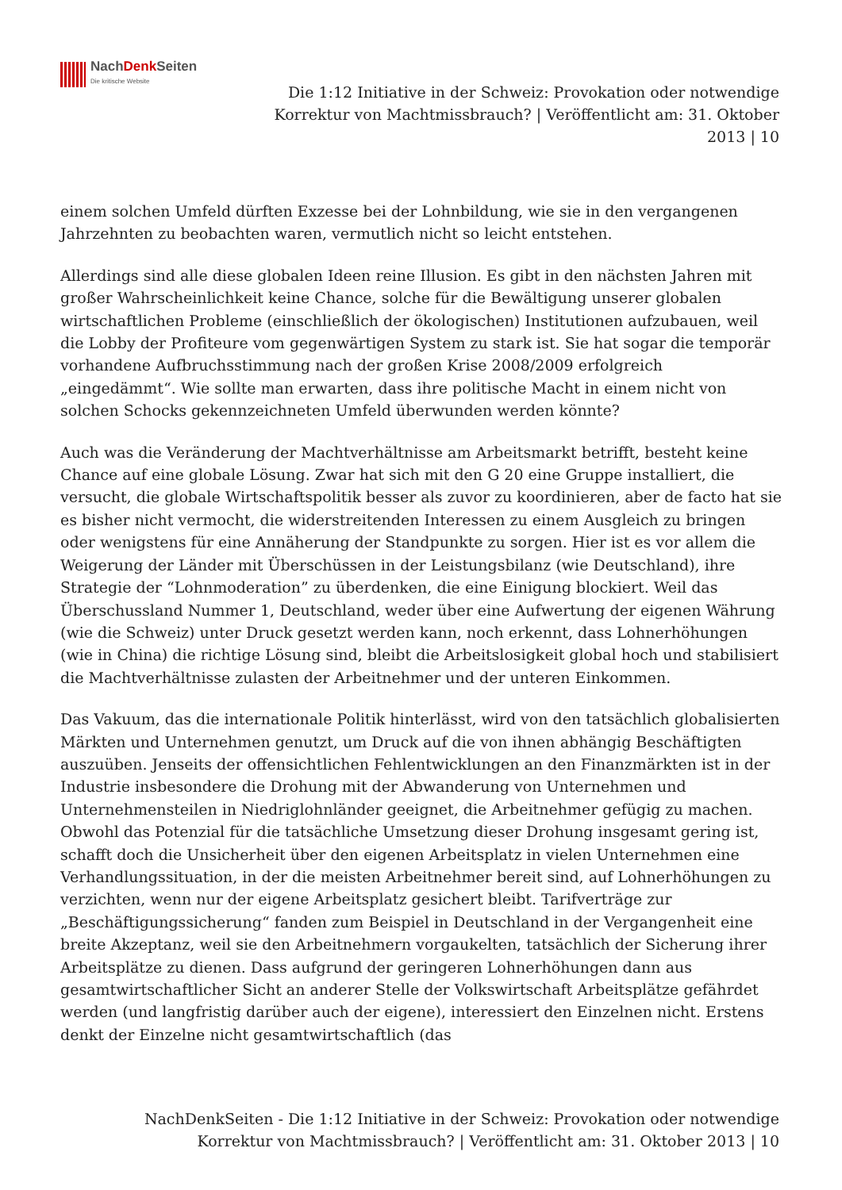NachDenk Seiten
Die kritische Website
Die 1:12 Initiative in der Schweiz: Provokation oder notwendige Korrektur von Machtmissbrauch? | Veröffentlicht am: 31. Oktober 2013 | 10
einem solchen Umfeld dürften Exzesse bei der Lohnbildung, wie sie in den vergangenen Jahrzehnten zu beobachten waren, vermutlich nicht so leicht entstehen.
Allerdings sind alle diese globalen Ideen reine Illusion. Es gibt in den nächsten Jahren mit großer Wahrscheinlichkeit keine Chance, solche für die Bewältigung unserer globalen wirtschaftlichen Probleme (einschließlich der ökologischen) Institutionen aufzubauen, weil die Lobby der Profiteure vom gegenwärtigen System zu stark ist. Sie hat sogar die temporär vorhandene Aufbruchsstimmung nach der großen Krise 2008/2009 erfolgreich „eingedämmt“. Wie sollte man erwarten, dass ihre politische Macht in einem nicht von solchen Schocks gekennzeichneten Umfeld überwunden werden könnte?
Auch was die Veränderung der Machtverhältnisse am Arbeitsmarkt betrifft, besteht keine Chance auf eine globale Lösung. Zwar hat sich mit den G 20 eine Gruppe installiert, die versucht, die globale Wirtschaftspolitik besser als zuvor zu koordinieren, aber de facto hat sie es bisher nicht vermocht, die widerstreitenden Interessen zu einem Ausgleich zu bringen oder wenigstens für eine Annäherung der Standpunkte zu sorgen. Hier ist es vor allem die Weigerung der Länder mit Überschüssen in der Leistungsbilanz (wie Deutschland), ihre Strategie der “Lohnmoderation” zu überdenken, die eine Einigung blockiert. Weil das Überschussland Nummer 1, Deutschland, weder über eine Aufwertung der eigenen Währung (wie die Schweiz) unter Druck gesetzt werden kann, noch erkennt, dass Lohnerhöhungen (wie in China) die richtige Lösung sind, bleibt die Arbeitslosigkeit global hoch und stabilisiert die Machtverhältnisse zulasten der Arbeitnehmer und der unteren Einkommen.
Das Vakuum, das die internationale Politik hinterlässt, wird von den tatsächlich globalisierten Märkten und Unternehmen genutzt, um Druck auf die von ihnen abhängig Beschäftigten auszuüben. Jenseits der offensichtlichen Fehlentwicklungen an den Finanzmärkten ist in der Industrie insbesondere die Drohung mit der Abwanderung von Unternehmen und Unternehmensteilen in Niedriglohnländer geeignet, die Arbeitnehmer gefügig zu machen. Obwohl das Potenzial für die tatsächliche Umsetzung dieser Drohung insgesamt gering ist, schafft doch die Unsicherheit über den eigenen Arbeitsplatz in vielen Unternehmen eine Verhandlungssituation, in der die meisten Arbeitnehmer bereit sind, auf Lohnerhöhungen zu verzichten, wenn nur der eigene Arbeitsplatz gesichert bleibt. Tarifverträge zur „Beschäftigungssicherung“ fanden zum Beispiel in Deutschland in der Vergangenheit eine breite Akzeptanz, weil sie den Arbeitnehmern vorgaukelten, tatsächlich der Sicherung ihrer Arbeitsplätze zu dienen. Dass aufgrund der geringeren Lohnerhöhungen dann aus gesamtwirtschaftlicher Sicht an anderer Stelle der Volkswirtschaft Arbeitsplätze gefährdet werden (und langfristig darüber auch der eigene), interessiert den Einzelnen nicht. Erstens denkt der Einzelne nicht gesamtwirtschaftlich (das
NachDenkSeiten - Die 1:12 Initiative in der Schweiz: Provokation oder notwendige Korrektur von Machtmissbrauch? | Veröffentlicht am: 31. Oktober 2013 | 10